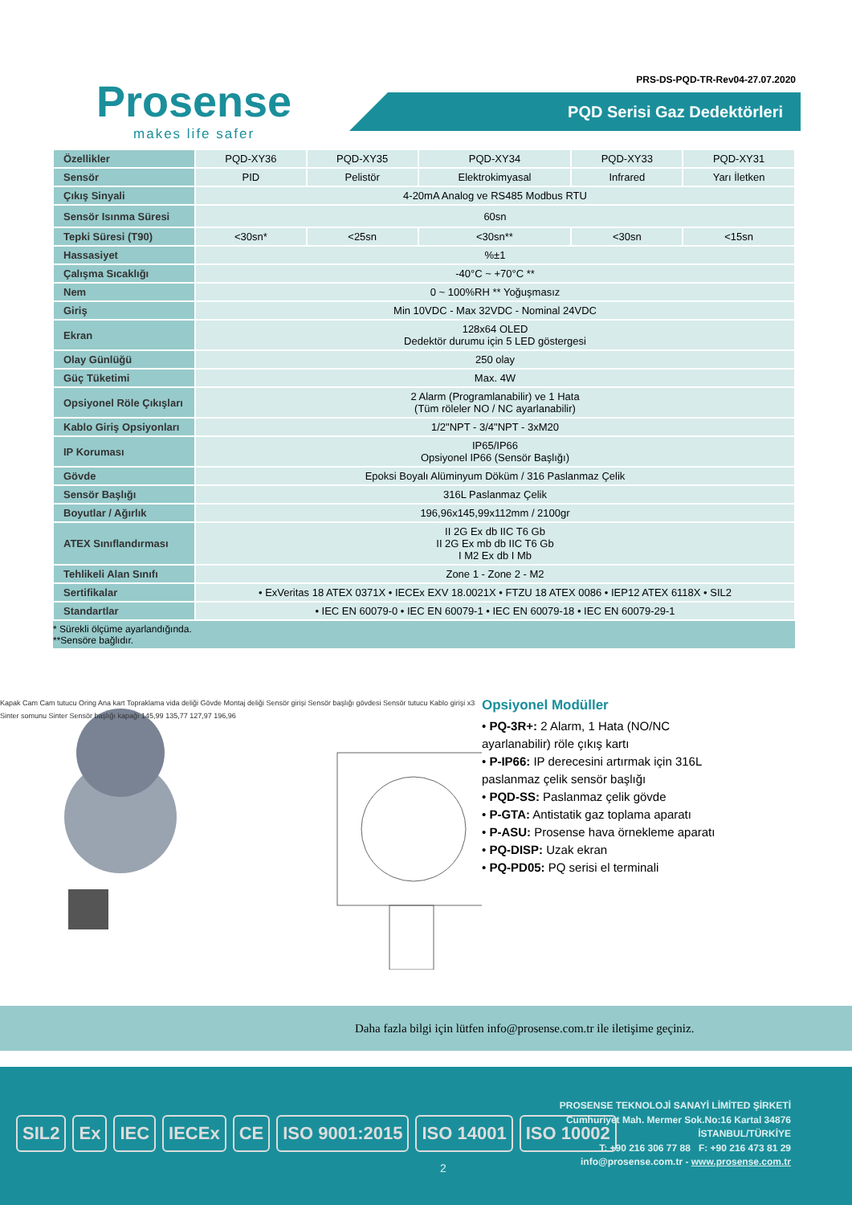Prosense
makes life safer
PRS-DS-PQD-TR-Rev04-27.07.2020
PQD Serisi Gaz Dedektörleri
| Özellikler | PQD-XY36 | PQD-XY35 | PQD-XY34 | PQD-XY33 | PQD-XY31 |
| --- | --- | --- | --- | --- | --- |
| Sensör | PID | Pelistör | Elektrokimyasal | Infrared | Yarı İletken |
| Çıkış Sinyali | 4-20mA Analog ve RS485 Modbus RTU | | | | |
| Sensör Isınma Süresi | 60sn | | | | |
| Tepki Süresi (T90) | <30sn* | <25sn | <30sn** | <30sn | <15sn |
| Hassasiyet | %±1 | | | | |
| Çalışma Sıcaklığı | -40°C ~ +70°C ** | | | | |
| Nem | 0 ~ 100%RH ** Yoğuşmasız | | | | |
| Giriş | Min 10VDC - Max 32VDC - Nominal 24VDC | | | | |
| Ekran | 128x64 OLED Dedektör durumu için 5 LED göstergesi | | | | |
| Olay Günlüğü | 250 olay | | | | |
| Güç Tüketimi | Max. 4W | | | | |
| Opsiyonel Röle Çıkışları | 2 Alarm (Programlanabilir) ve 1 Hata (Tüm röleler NO / NC ayarlanabilir) | | | | |
| Kablo Giriş Opsiyonları | 1/2"NPT - 3/4"NPT - 3xM20 | | | | |
| IP Koruması | IP65/IP66 Opsiyonel IP66 (Sensör Başlığı) | | | | |
| Gövde | Epoksi Boyalı Alüminyum Döküm / 316 Paslanmaz Çelik | | | | |
| Sensör Başlığı | 316L Paslanmaz Çelik | | | | |
| Boyutlar / Ağırlık | 196,96x145,99x112mm / 2100gr | | | | |
| ATEX Sınıflandırması | II 2G Ex db IIC T6 Gb II 2G Ex mb db IIC T6 Gb I M2 Ex db I Mb | | | | |
| Tehlikeli Alan Sınıfı | Zone 1 - Zone 2 - M2 | | | | |
| Sertifikalar | • ExVeritas 18 ATEX 0371X • IECEx EXV 18.0021X • FTZU 18 ATEX 0086 • IEP12 ATEX 6118X • SIL2 | | | | |
| Standartlar | • IEC EN 60079-0 • IEC EN 60079-1 • IEC EN 60079-18 • IEC EN 60079-29-1 | | | | |
* Sürekli ölçüme ayarlandığında.
**Sensöre bağlıdır.
Kapak Cam Cam tutucu Oring Ana kart Topraklama vida deliği Gövde Montaj deliği Sensör girişi Sensör başlığı gövdesi Sensör tutucu Kablo girişi x3 Sinter somunu Sinter Sensör başlığı kapağı 145,99 135,77 127,97 196,96
Opsiyonel Modüller
• PQ-3R+: 2 Alarm, 1 Hata (NO/NC ayarlanabilir) röle çıkış kartı
• P-IP66: IP derecesini artırmak için 316L paslanmaz çelik sensör başlığı
• PQD-SS: Paslanmaz çelik gövde
• P-GTA: Antistatik gaz toplama aparatı
• P-ASU: Prosense hava örnekleme aparatı
• PQ-DISP: Uzak ekran
• PQ-PD05: PQ serisi el terminali
Daha fazla bilgi için lütfen info@prosense.com.tr ile iletişime geçiniz.
SIL2 Ex IEC IECEx CE ISO 9001:2015 ISO 14001 ISO 10002
2
PROSENSE TEKNOLOJİ SANAYİ LİMİTED ŞİRKETİ
Cumhuriyet Mah. Mermer Sok.No:16 Kartal 34876
İSTANBUL/TÜRKİYE
T: +90 216 306 77 88 F: +90 216 473 81 29
info@prosense.com.tr - www.prosense.com.tr